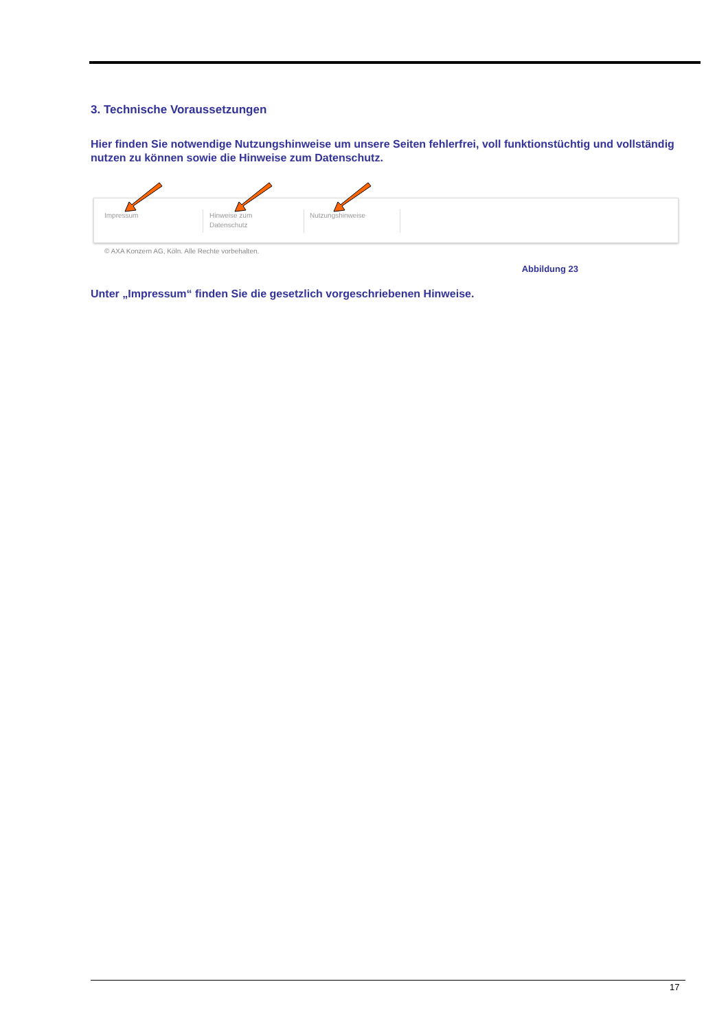3. Technische Voraussetzungen
Hier finden Sie notwendige Nutzungshinweise um unsere Seiten fehlerfrei, voll funktionstüchtig und vollständig nutzen zu können sowie die Hinweise zum Datenschutz.
Impressum
Hinweise zum
Datenschutz
Nutzungshinweise
© AXA Konzern AG, Köln. Alle Rechte vorbehalten.
Abbildung 23
Unter „Impressum“ finden Sie die gesetzlich vorgeschriebenen Hinweise.
17